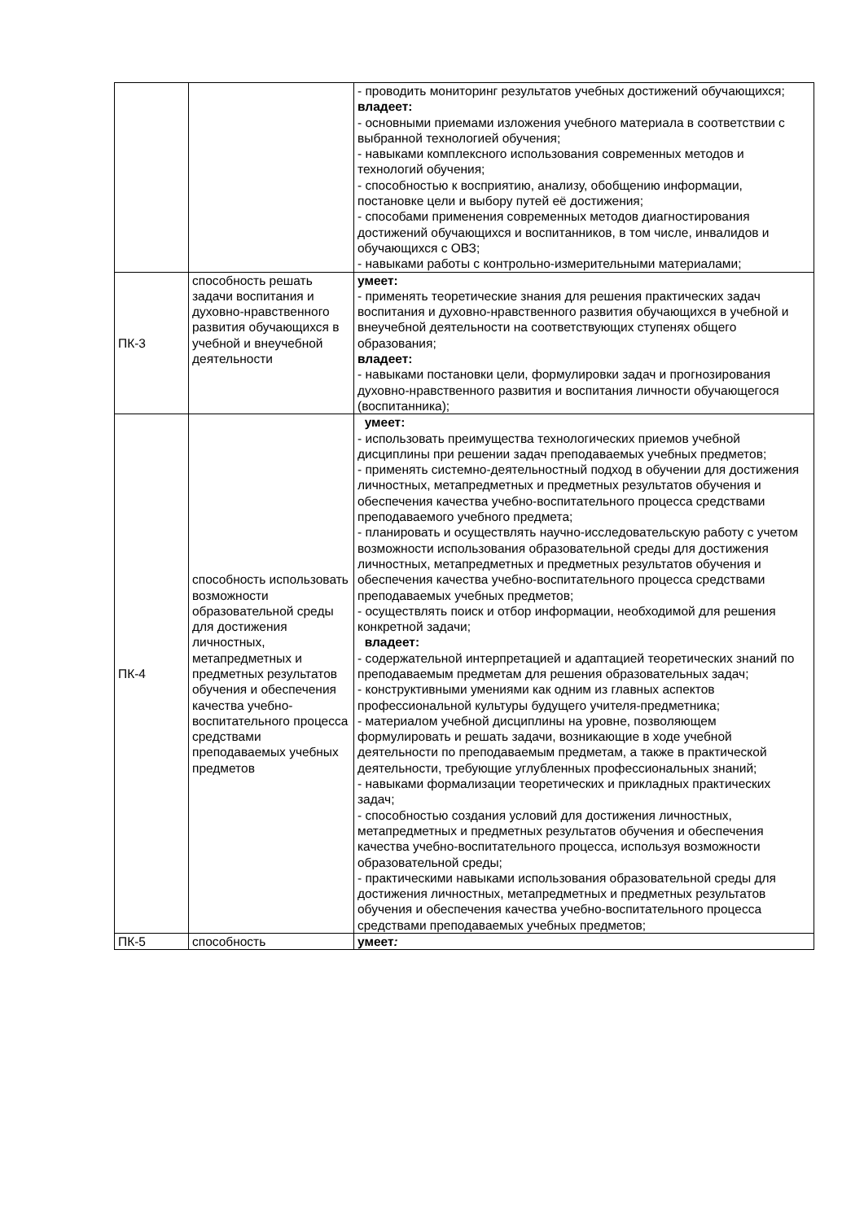| | | - проводить мониторинг результатов учебных достижений обучающихся; владеет: - основными приемами изложения учебного материала в соответствии с выбранной технологией обучения; - навыками комплексного использования современных методов и технологий обучения; - способностью к восприятию, анализу, обобщению информации, постановке цели и выбору путей её достижения; - способами применения современных методов диагностирования достижений обучающихся и воспитанников, в том числе, инвалидов и обучающихся с ОВЗ; - навыками работы с контрольно-измерительными материалами; |
| ПК-3 | способность решать задачи воспитания и духовно-нравственного развития обучающихся в учебной и внеучебной деятельности | умеет: - применять теоретические знания для решения практических задач воспитания и духовно-нравственного развития обучающихся в учебной и внеучебной деятельности на соответствующих ступенях общего образования; владеет: - навыками постановки цели, формулировки задач и прогнозирования духовно-нравственного развития и воспитания личности обучающегося (воспитанника); |
| ПК-4 | способность использовать возможности образовательной среды для достижения личностных, метапредметных и предметных результатов обучения и обеспечения качества учебно-воспитательного процесса средствами преподаваемых учебных предметов | умеет: - использовать преимущества технологических приемов учебной дисциплины при решении задач преподаваемых учебных предметов; - применять системно-деятельностный подход в обучении для достижения личностных, метапредметных и предметных результатов обучения и обеспечения качества учебно-воспитательного процесса средствами преподаваемого учебного предмета; - планировать и осуществлять научно-исследовательскую работу с учетом возможности использования образовательной среды для достижения личностных, метапредметных и предметных результатов обучения и обеспечения качества учебно-воспитательного процесса средствами преподаваемых учебных предметов; - осуществлять поиск и отбор информации, необходимой для решения конкретной задачи; владеет: - содержательной интерпретацией и адаптацией теоретических знаний по преподаваемым предметам для решения образовательных задач; - конструктивными умениями как одним из главных аспектов профессиональной культуры будущего учителя-предметника; - материалом учебной дисциплины на уровне, позволяющем формулировать и решать задачи, возникающие в ходе учебной деятельности по преподаваемым предметам, а также в практической деятельности, требующие углубленных профессиональных знаний; - навыками формализации теоретических и прикладных практических задач; - способностью создания условий для достижения личностных, метапредметных и предметных результатов обучения и обеспечения качества учебно-воспитательного процесса, используя возможности образовательной среды; - практическими навыками использования образовательной среды для достижения личностных, метапредметных и предметных результатов обучения и обеспечения качества учебно-воспитательного процесса средствами преподаваемых учебных предметов; |
| ПК-5 | способность | умеет : |